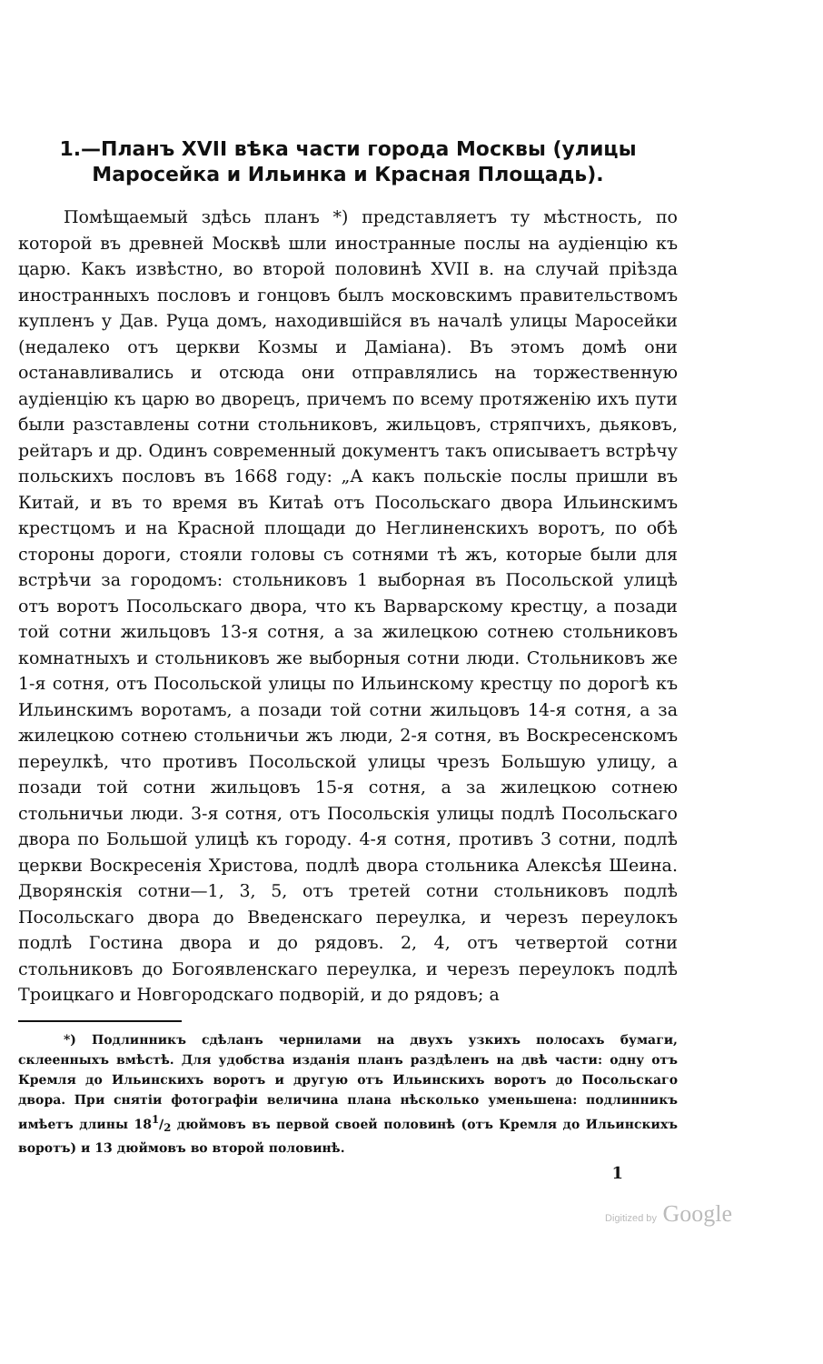1.—Планъ XVII вѣка части города Москвы (улицы Маросейка и Ильинка и Красная Площадь).
Помѣщаемый здѣсь планъ *) представляетъ ту мѣстность, по которой въ древней Москвѣ шли иностранные послы на аудіенцію къ царю. Какъ извѣстно, во второй половинѣ XVII в. на случай пріѣзда иностранныхъ пословъ и гонцовъ былъ московскимъ правительствомъ купленъ у Дав. Руца домъ, находившійся въ началѣ улицы Маросейки (недалеко отъ церкви Козмы и Даміана). Въ этомъ домѣ они останавливались и отсюда они отправлялись на торжественную аудіенцію къ царю во дворецъ, причемъ по всему протяженію ихъ пути были разставлены сотни стольниковъ, жильцовъ, стряпчихъ, дьяковъ, рейтаръ и др. Одинъ современный документъ такъ описываетъ встрѣчу польскихъ пословъ въ 1668 году: „А какъ польскіе послы пришли въ Китай, и въ то время въ Китаѣ отъ Посольскаго двора Ильинскимъ крестцомъ и на Красной площади до Неглиненскихъ воротъ, по обѣ стороны дороги, стояли головы съ сотнями тѣ жъ, которые были для встрѣчи за городомъ: стольниковъ 1 выборная въ Посольской улицѣ отъ воротъ Посольскаго двора, что къ Варварскому крестцу, а позади той сотни жильцовъ 13-я сотня, а за жилецкою сотнею стольниковъ комнатныхъ и стольниковъ же выборныя сотни люди. Стольниковъ же 1-я сотня, отъ Посольской улицы по Ильинскому крестцу по дорогѣ къ Ильинскимъ воротамъ, а позади той сотни жильцовъ 14-я сотня, а за жилецкою сотнею стольничьи жъ люди, 2-я сотня, въ Воскресенскомъ переулкѣ, что противъ Посольской улицы чрезъ Большую улицу, а позади той сотни жильцовъ 15-я сотня, а за жилецкою сотнею стольничьи люди. 3-я сотня, отъ Посольскія улицы подлѣ Посольскаго двора по Большой улицѣ къ городу. 4-я сотня, противъ 3 сотни, подлѣ церкви Воскресенія Христова, подлѣ двора стольника Алексѣя Шеина. Дворянскія сотни—1, 3, 5, отъ третей сотни стольниковъ подлѣ Посольскаго двора до Введенскаго переулка, и черезъ переулокъ подлѣ Гостина двора и до рядовъ. 2, 4, отъ четвертой сотни стольниковъ до Богоявленскаго переулка, и черезъ переулокъ подлѣ Троицкаго и Новгородскаго подворій, и до рядовъ; а
*) Подлинникъ сдѣланъ чернилами на двухъ узкихъ полосахъ бумаги, склеенныхъ вмѣстѣ. Для удобства изданія планъ раздѣленъ на двѣ части: одну отъ Кремля до Ильинскихъ воротъ и другую отъ Ильинскихъ воротъ до Посольскаго двора. При снятіи фотографіи величина плана нѣсколько уменьшена: подлинникъ имѣетъ длины 181/2 дюймовъ въ первой своей половинѣ (отъ Кремля до Ильинскихъ воротъ) и 13 дюймовъ во второй половинѣ.
1
Digitized by Google